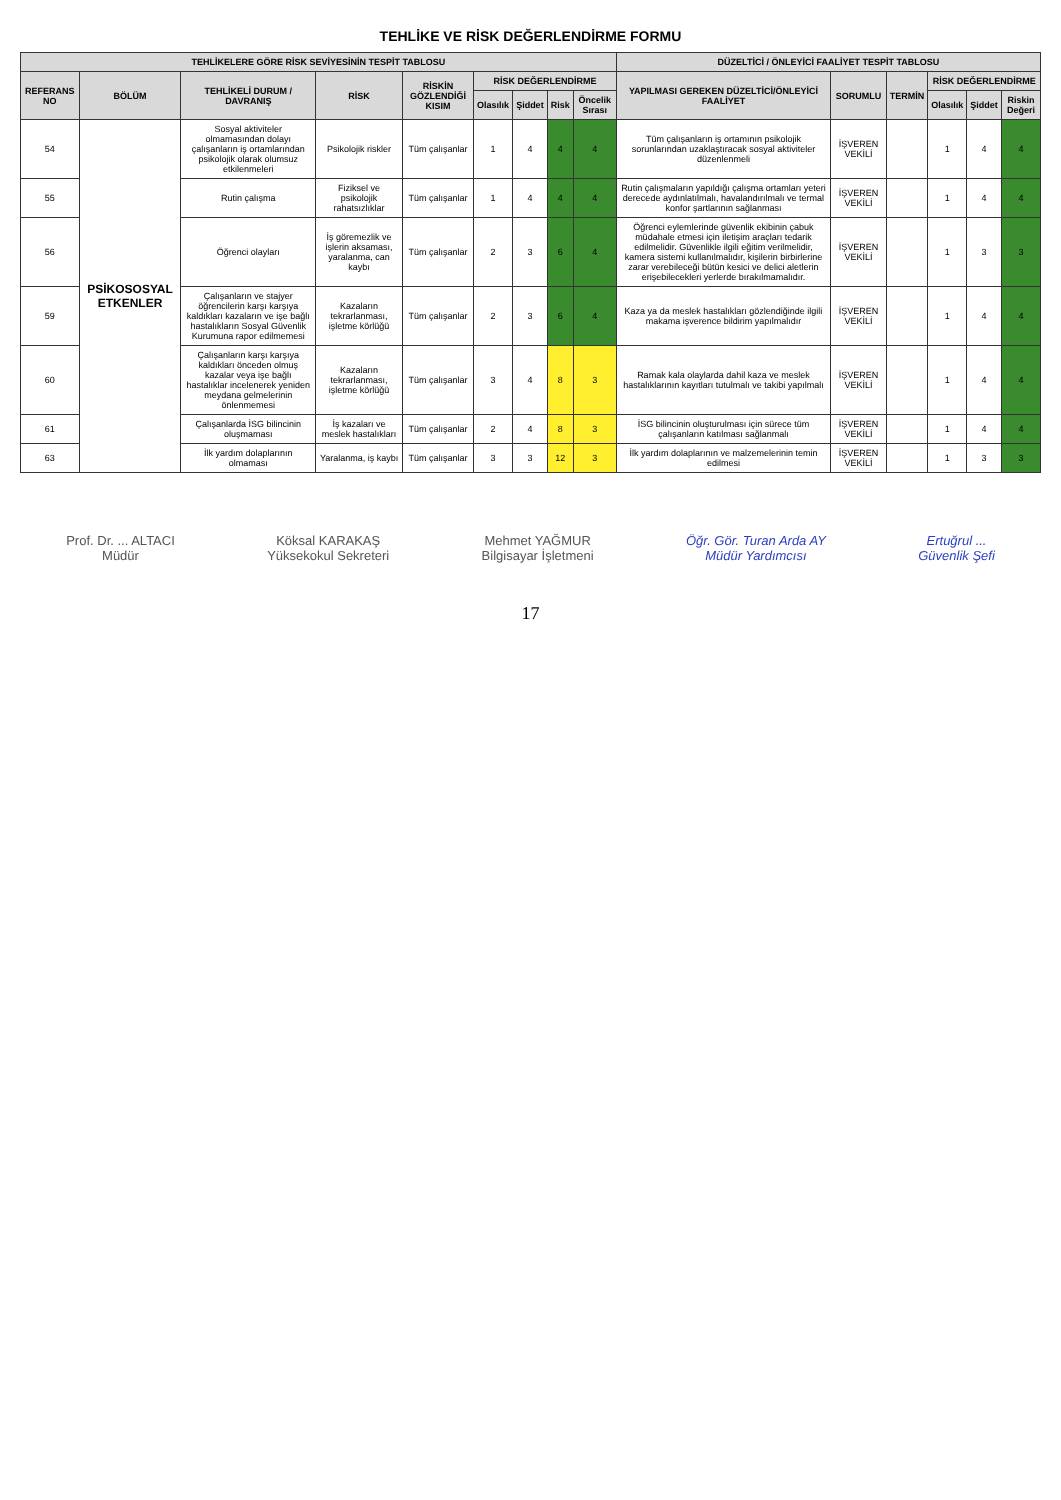TEHLİKE VE RİSK DEĞERLENDİRME FORMU
| TEHLİKELERE GÖRE RİSK SEVİYESİNİN TESPİT TABLOSU | | | | | | | | | DÜZELTİCİ / ÖNLEYİCİ FAALİYET TESPİT TABLOSU | | | | | |
| --- | --- | --- | --- | --- | --- | --- | --- | --- | --- | --- | --- | --- | --- | --- |
| REFERANS NO | BÖLÜM | TEHLİKELİ DURUM / DAVRANIŞ | RİSK | RİSKİN GÖZLENDİĞİ KISIM | RİSK DEĞERLENDİRME | | | | YAPILMASI GEREKEN DÜZELTİCİ/ÖNLEYİCİ FAALİYET | SORUMLU | TERMİN | RİSK DEĞERLENDİRME | | |
| | | | | | Olasılık | Şiddet | Risk | Öncelik Sırası | | | | Olasılık | Şiddet | Riskin Değeri |
| 54 | PSİKOSOSYAL ETKENLER | Sosyal aktiviteler olmamasından dolayı çalışanların iş ortamlarından psikolojik olarak olumsuz etkilenmeleri | Psikolojik riskler | Tüm çalışanlar | 1 | 4 | 4 | 4 | Tüm çalışanların iş ortamının psikolojik sorunlarından uzaklaştıracak sosyal aktiviteler düzenlenmeli | İŞVEREN VEKİLİ | | 1 | 4 | 4 |
| 55 | | Rutin çalışma | Fiziksel ve psikolojik rahatsızlıklar | Tüm çalışanlar | 1 | 4 | 4 | 4 | Rutin çalışmaların yapıldığı çalışma ortamları yeteri derecede aydınlatılmalı, havalandırılmalı ve termal konfor şartlarının sağlanması | İŞVEREN VEKİLİ | | 1 | 4 | 4 |
| 56 | | Öğrenci olayları | İş göremezlik ve işlerin aksaması, yaralanma, can kaybı | Tüm çalışanlar | 2 | 3 | 6 | 4 | Öğrenci eylemlerinde güvenlik ekibinin çabuk müdahale etmesi için iletişim araçları tedarik edilmelidir. Güvenlikle ilgili eğitim verilmelidir, kamera sistemi kullanılmalıdır, kişilerin birbirlerine zarar verebileceği bütün kesici ve delici aletlerin erişebilecekleri yerlerde bırakılmamalıdır. | İŞVEREN VEKİLİ | | 1 | 3 | 3 |
| 59 | | Çalışanların ve stajyer öğrencilerin karşı karşıya kaldıkları kazaların ve işe bağlı hastalıkların Sosyal Güvenlik Kurumuna rapor edilmemesi | Kazaların tekrarlanması, işletme körlüğü | Tüm çalışanlar | 2 | 3 | 6 | 4 | Kaza ya da meslek hastalıkları gözlendiğinde ilgili makama işverence bildirim yapılmalıdır | İŞVEREN VEKİLİ | | 1 | 4 | 4 |
| 60 | | Çalışanların karşı karşıya kaldıkları önceden olmuş kazalar veya işe bağlı hastalıklar incelenerek yeniden meydana gelmelerinin önlenmemesi | Kazaların tekrarlanması, işletme körlüğü | Tüm çalışanlar | 3 | 4 | 8 | 3 | Ramak kala olaylarda dahil kaza ve meslek hastalıklarının kayıtları tutulmalı ve takibi yapılmalı | İŞVEREN VEKİLİ | | 1 | 4 | 4 |
| 61 | | Çalışanlarda İSG bilincinin oluşmaması | İş kazaları ve meslek hastalıkları | Tüm çalışanlar | 2 | 4 | 8 | 3 | İSG bilincinin oluşturulması için sürece tüm çalışanların katılması sağlanmalı | İŞVEREN VEKİLİ | | 1 | 4 | 4 |
| 63 | | İlk yardım dolaplarının olmaması | Yaralanma, iş kaybı | Tüm çalışanlar | 3 | 3 | 12 | 3 | İlk yardım dolaplarının ve malzemelerinin temin edilmesi | İŞVEREN VEKİLİ | | 1 | 3 | 3 |
Prof. Dr. ... ALTACI
Müdür
Köksal KARAKAŞ
Yüksekokul Sekreteri
Mehmet YAĞMUR
Bilgisayar İşletmeni
Öğr. Gör. Turan Arda AY
Müdür Yardımcısı
Ertuğrul ...
Güvenlik Şefi
17